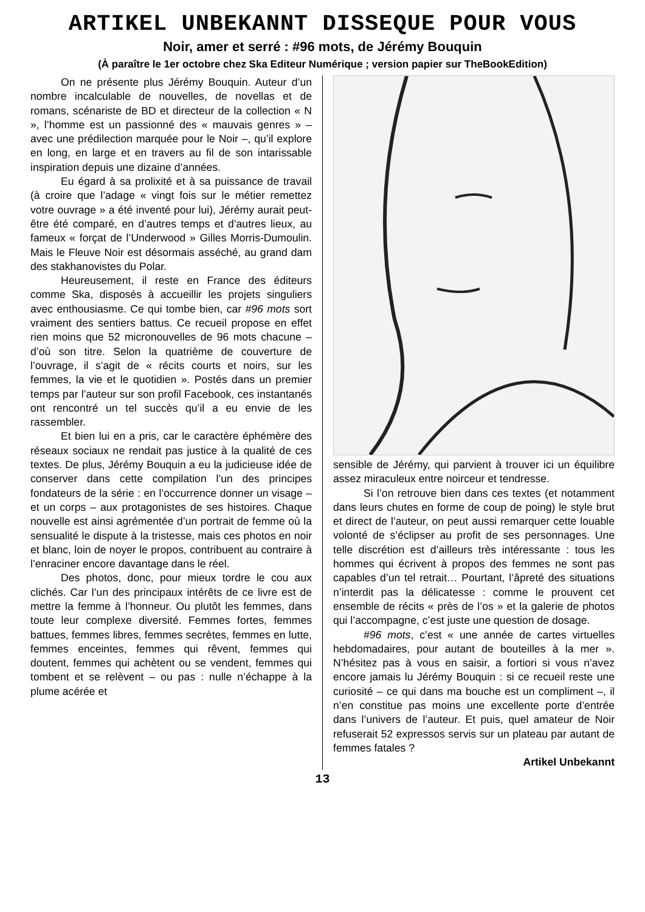ARTIKEL UNBEKANNT DISSEQUE POUR VOUS
Noir, amer et serré : #96 mots, de Jérémy Bouquin
(À paraître le 1er octobre chez Ska Editeur Numérique ; version papier sur TheBookEdition)
On ne présente plus Jérémy Bouquin. Auteur d’un nombre incalculable de nouvelles, de novellas et de romans, scénariste de BD et directeur de la collection « N », l’homme est un passionné des « mauvais genres » – avec une prédilection marquée pour le Noir –, qu’il explore en long, en large et en travers au fil de son intarissable inspiration depuis une dizaine d’années.
Eu égard à sa prolixité et à sa puissance de travail (à croire que l’adage « vingt fois sur le métier remettez votre ouvrage » a été inventé pour lui), Jérémy aurait peut-être été comparé, en d’autres temps et d’autres lieux, au fameux « forçat de l’Underwood » Gilles Morris-Dumoulin. Mais le Fleuve Noir est désormais asséché, au grand dam des stakhanovistes du Polar.
Heureusement, il reste en France des éditeurs comme Ska, disposés à accueillir les projets singuliers avec enthousiasme. Ce qui tombe bien, car #96 mots sort vraiment des sentiers battus. Ce recueil propose en effet rien moins que 52 micronouvelles de 96 mots chacune – d’où son titre. Selon la quatrième de couverture de l’ouvrage, il s’agit de « récits courts et noirs, sur les femmes, la vie et le quotidien ». Postés dans un premier temps par l’auteur sur son profil Facebook, ces instantanés ont rencontré un tel succès qu’il a eu envie de les rassembler.
Et bien lui en a pris, car le caractère éphémère des réseaux sociaux ne rendait pas justice à la qualité de ces textes. De plus, Jérémy Bouquin a eu la judicieuse idée de conserver dans cette compilation l’un des principes fondateurs de la série : en l’occurrence donner un visage – et un corps – aux protagonistes de ses histoires. Chaque nouvelle est ainsi agrémentée d’un portrait de femme où la sensualité le dispute à la tristesse, mais ces photos en noir et blanc, loin de noyer le propos, contribuent au contraire à l’enraciner encore davantage dans le réel.
Des photos, donc, pour mieux tordre le cou aux clichés. Car l’un des principaux intérêts de ce livre est de mettre la femme à l’honneur. Ou plutôt les femmes, dans toute leur complexe diversité. Femmes fortes, femmes battues, femmes libres, femmes secrètes, femmes en lutte, femmes enceintes, femmes qui rêvent, femmes qui doutent, femmes qui achètent ou se vendent, femmes qui tombent et se relèvent – ou pas : nulle n’échappe à la plume acérée et
sensible de Jérémy, qui parvient à trouver ici un équilibre assez miraculeux entre noirceur et tendresse.
Si l’on retrouve bien dans ces textes (et notamment dans leurs chutes en forme de coup de poing) le style brut et direct de l’auteur, on peut aussi remarquer cette louable volonté de s’éclipser au profit de ses personnages. Une telle discrétion est d’ailleurs très intéressante : tous les hommes qui écrivent à propos des femmes ne sont pas capables d’un tel retrait… Pourtant, l’âpreté des situations n’interdit pas la délicatesse : comme le prouvent cet ensemble de récits « près de l’os » et la galerie de photos qui l’accompagne, c’est juste une question de dosage.
#96 mots, c’est « une année de cartes virtuelles hebdomadaires, pour autant de bouteilles à la mer ». N’hésitez pas à vous en saisir, a fortiori si vous n’avez encore jamais lu Jérémy Bouquin : si ce recueil reste une curiosité – ce qui dans ma bouche est un compliment –, il n’en constitue pas moins une excellente porte d’entrée dans l’univers de l’auteur. Et puis, quel amateur de Noir refuserait 52 expressos servis sur un plateau par autant de femmes fatales ?
Artikel Unbekannt
13